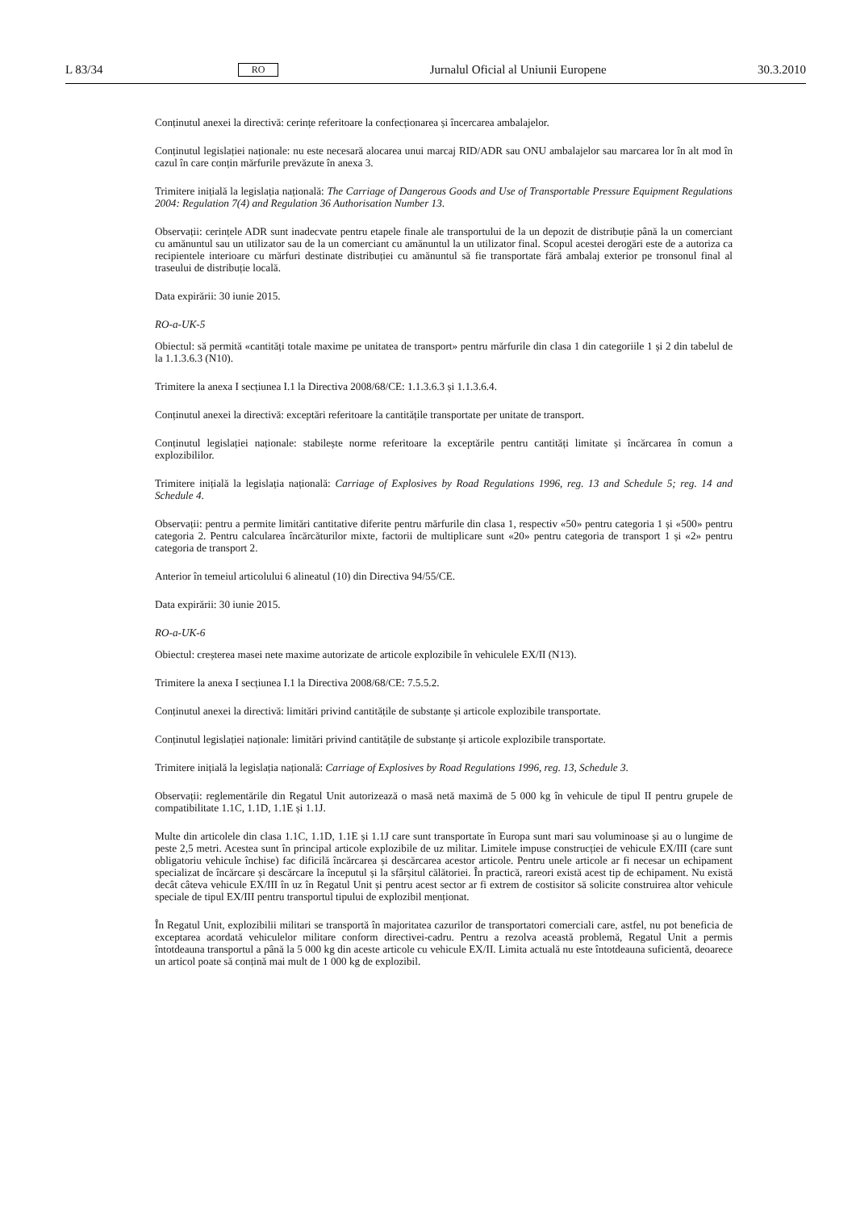L 83/34 RO Jurnalul Oficial al Uniunii Europene 30.3.2010
Conținutul anexei la directivă: cerințe referitoare la confecționarea și încercarea ambalajelor.
Conținutul legislației naționale: nu este necesară alocarea unui marcaj RID/ADR sau ONU ambalajelor sau marcarea lor în alt mod în cazul în care conțin mărfurile prevăzute în anexa 3.
Trimitere inițială la legislația națională: The Carriage of Dangerous Goods and Use of Transportable Pressure Equipment Regulations 2004: Regulation 7(4) and Regulation 36 Authorisation Number 13.
Observații: cerințele ADR sunt inadecvate pentru etapele finale ale transportului de la un depozit de distribuție până la un comerciant cu amănuntul sau un utilizator sau de la un comerciant cu amănuntul la un utilizator final. Scopul acestei derogări este de a autoriza ca recipientele interioare cu mărfuri destinate distribuției cu amănuntul să fie transportate fără ambalaj exterior pe tronsonul final al traseului de distribuție locală.
Data expirării: 30 iunie 2015.
RO-a-UK-5
Obiectul: să permită «cantități totale maxime pe unitatea de transport» pentru mărfurile din clasa 1 din categoriile 1 și 2 din tabelul de la 1.1.3.6.3 (N10).
Trimitere la anexa I secțiunea I.1 la Directiva 2008/68/CE: 1.1.3.6.3 și 1.1.3.6.4.
Conținutul anexei la directivă: exceptări referitoare la cantitățile transportate per unitate de transport.
Conținutul legislației naționale: stabilește norme referitoare la exceptările pentru cantități limitate și încărcarea în comun a explozibililor.
Trimitere inițială la legislația națională: Carriage of Explosives by Road Regulations 1996, reg. 13 and Schedule 5; reg. 14 and Schedule 4.
Observații: pentru a permite limitări cantitative diferite pentru mărfurile din clasa 1, respectiv «50» pentru categoria 1 și «500» pentru categoria 2. Pentru calcularea încărcăturilor mixte, factorii de multiplicare sunt «20» pentru categoria de transport 1 și «2» pentru categoria de transport 2.
Anterior în temeiul articolului 6 alineatul (10) din Directiva 94/55/CE.
Data expirării: 30 iunie 2015.
RO-a-UK-6
Obiectul: creșterea masei nete maxime autorizate de articole explozibile în vehiculele EX/II (N13).
Trimitere la anexa I secțiunea I.1 la Directiva 2008/68/CE: 7.5.5.2.
Conținutul anexei la directivă: limitări privind cantitățile de substanțe și articole explozibile transportate.
Conținutul legislației naționale: limitări privind cantitățile de substanțe și articole explozibile transportate.
Trimitere inițială la legislația națională: Carriage of Explosives by Road Regulations 1996, reg. 13, Schedule 3.
Observații: reglementările din Regatul Unit autorizează o masă netă maximă de 5 000 kg în vehicule de tipul II pentru grupele de compatibilitate 1.1C, 1.1D, 1.1E și 1.1J.
Multe din articolele din clasa 1.1C, 1.1D, 1.1E și 1.1J care sunt transportate în Europa sunt mari sau voluminoase și au o lungime de peste 2,5 metri. Acestea sunt în principal articole explozibile de uz militar. Limitele impuse construcției de vehicule EX/III (care sunt obligatoriu vehicule închise) fac dificilă încărcarea și descărcarea acestor articole. Pentru unele articole ar fi necesar un echipament specializat de încărcare și descărcare la începutul și la sfârșitul călătoriei. În practică, rareori există acest tip de echipament. Nu există decât câteva vehicule EX/III în uz în Regatul Unit și pentru acest sector ar fi extrem de costisitor să solicite construirea altor vehicule speciale de tipul EX/III pentru transportul tipului de explozibil menționat.
În Regatul Unit, explozibilii militari se transportă în majoritatea cazurilor de transportatori comerciali care, astfel, nu pot beneficia de exceptarea acordată vehiculelor militare conform directivei-cadru. Pentru a rezolva această problemă, Regatul Unit a permis întotdeauna transportul a până la 5 000 kg din aceste articole cu vehicule EX/II. Limita actuală nu este întotdeauna suficientă, deoarece un articol poate să conțină mai mult de 1 000 kg de explozibil.